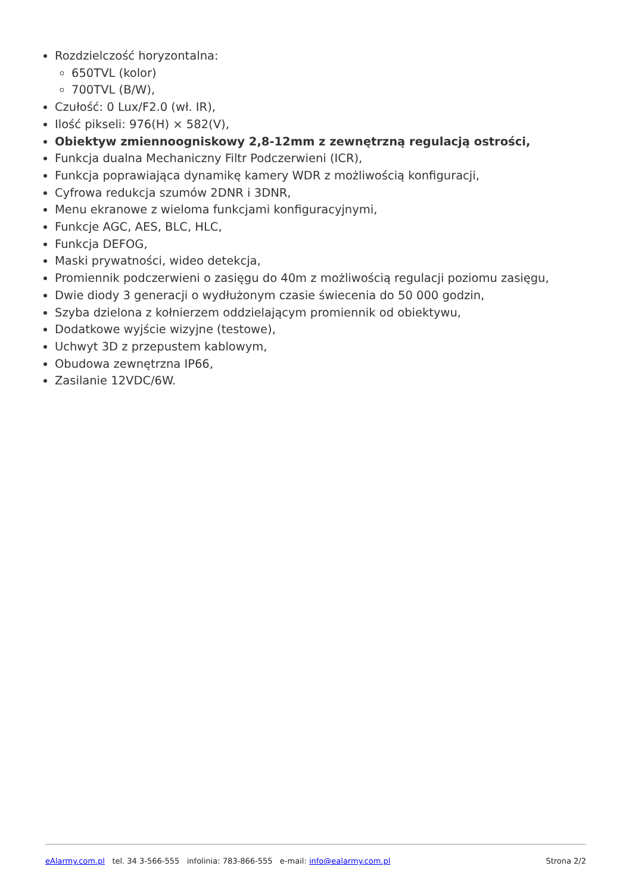Rozdzielczość horyzontalna:
650TVL (kolor)
700TVL (B/W),
Czułość: 0 Lux/F2.0 (wł. IR),
Ilość pikseli: 976(H) × 582(V),
Obiektyw zmiennoogniskowy 2,8-12mm z zewnętrzną regulacją ostrości,
Funkcja dualna Mechaniczny Filtr Podczerwieni (ICR),
Funkcja poprawiająca dynamikę kamery WDR z możliwością konfiguracji,
Cyfrowa redukcja szumów 2DNR i 3DNR,
Menu ekranowe z wieloma funkcjami konfiguracyjnymi,
Funkcje AGC, AES, BLC, HLC,
Funkcja DEFOG,
Maski prywatności, wideo detekcja,
Promiennik podczerwieni o zasięgu do 40m z możliwością regulacji poziomu zasięgu,
Dwie diody 3 generacji o wydłużonym czasie świecenia do 50 000 godzin,
Szyba dzielona z kołnierzem oddzielającym promiennik od obiektywu,
Dodatkowe wyjście wizyjne (testowe),
Uchwyt 3D z przepustem kablowym,
Obudowa zewnętrzna IP66,
Zasilanie 12VDC/6W.
eAlarmy.com.pl tel. 34 3-566-555 infolinia: 783-866-555 e-mail: info@ealarmy.com.pl Strona 2/2